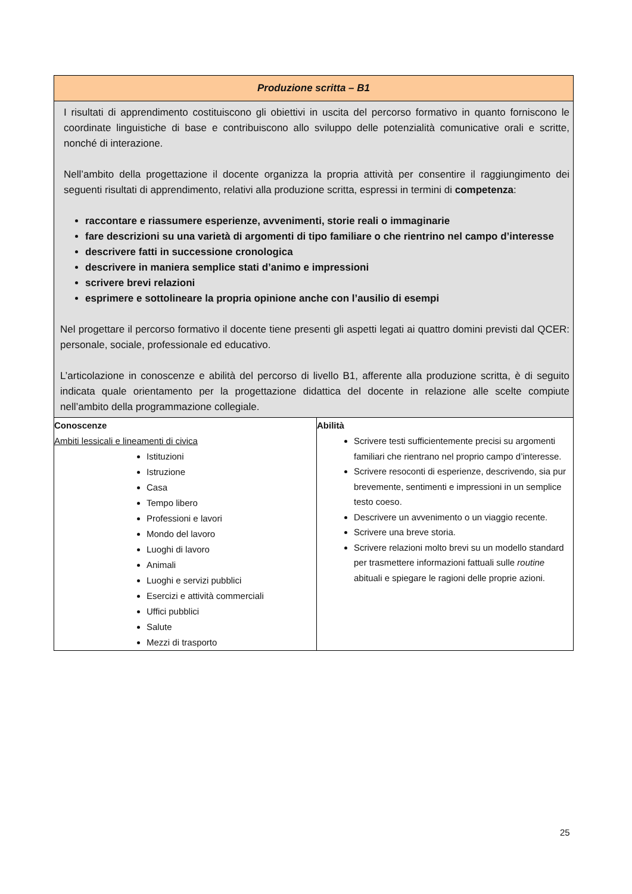| Produzione scritta – B1 | |
| --- | --- |
| I risultati di apprendimento costituiscono gli obiettivi in uscita del percorso formativo in quanto forniscono le coordinate linguistiche di base e contribuiscono allo sviluppo delle potenzialità comunicative orali e scritte, nonché di interazione. Nell’ambito della progettazione il docente organizza la propria attività per consentire il raggiungimento dei seguenti risultati di apprendimento, relativi alla produzione scritta, espressi in termini di competenza : raccontare e riassumere esperienze, avvenimenti, storie reali o immaginarie fare descrizioni su una varietà di argomenti di tipo familiare o che rientrino nel campo d’interesse descrivere fatti in successione cronologica descrivere in maniera semplice stati d’animo e impressioni scrivere brevi relazioni esprimere e sottolineare la propria opinione anche con l’ausilio di esempi Nel progettare il percorso formativo il docente tiene presenti gli aspetti legati ai quattro domini previsti dal QCER: personale, sociale, professionale ed educativo. L’articolazione in conoscenze e abilità del percorso di livello B1, afferente alla produzione scritta, è di seguito indicata quale orientamento per la progettazione didattica del docente in relazione alle scelte compiute nell’ambito della programmazione collegiale. | |
| Conoscenze Ambiti lessicali e lineamenti di civica Istituzioni Istruzione Casa Tempo libero Professioni e lavori Mondo del lavoro Luoghi di lavoro Animali Luoghi e servizi pubblici Esercizi e attività commerciali Uffici pubblici Salute Mezzi di trasporto | Abilità Scrivere testi sufficientemente precisi su argomenti familiari che rientrano nel proprio campo d’interesse. Scrivere resoconti di esperienze, descrivendo, sia pur brevemente, sentimenti e impressioni in un semplice testo coeso. Descrivere un avvenimento o un viaggio recente. Scrivere una breve storia. Scrivere relazioni molto brevi su un modello standard per trasmettere informazioni fattuali sulle routine abituali e spiegare le ragioni delle proprie azioni. |
25